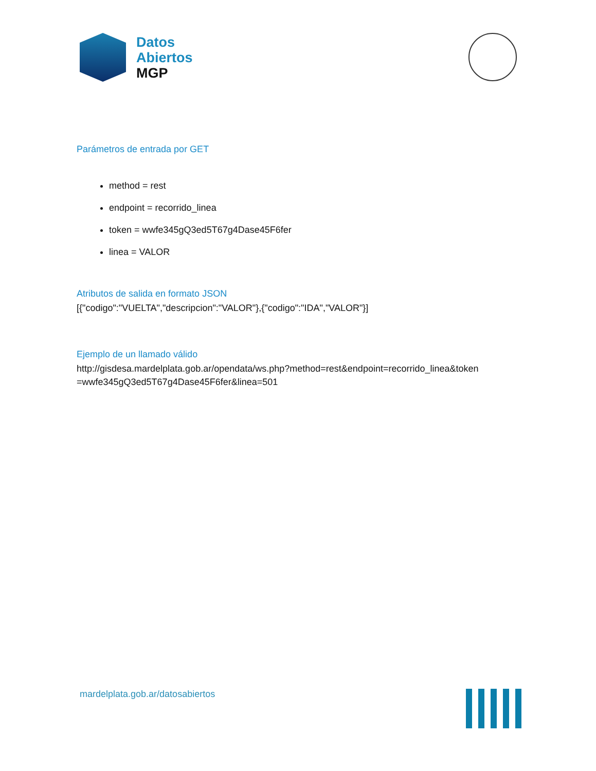Datos
Abiertos
MGP
Parámetros de entrada por GET
method = rest
endpoint = recorrido_linea
token = wwfe345gQ3ed5T67g4Dase45F6fer
linea = VALOR
Atributos de salida en formato JSON
[{"codigo":"VUELTA","descripcion":"VALOR"},{"codigo":"IDA","VALOR"}]
Ejemplo de un llamado válido
http://gisdesa.mardelplata.gob.ar/opendata/ws.php?method=rest&endpoint=recorrido_linea&token =wwfe345gQ3ed5T67g4Dase45F6fer&linea=501
mardelplata.gob.ar/datosabiertos